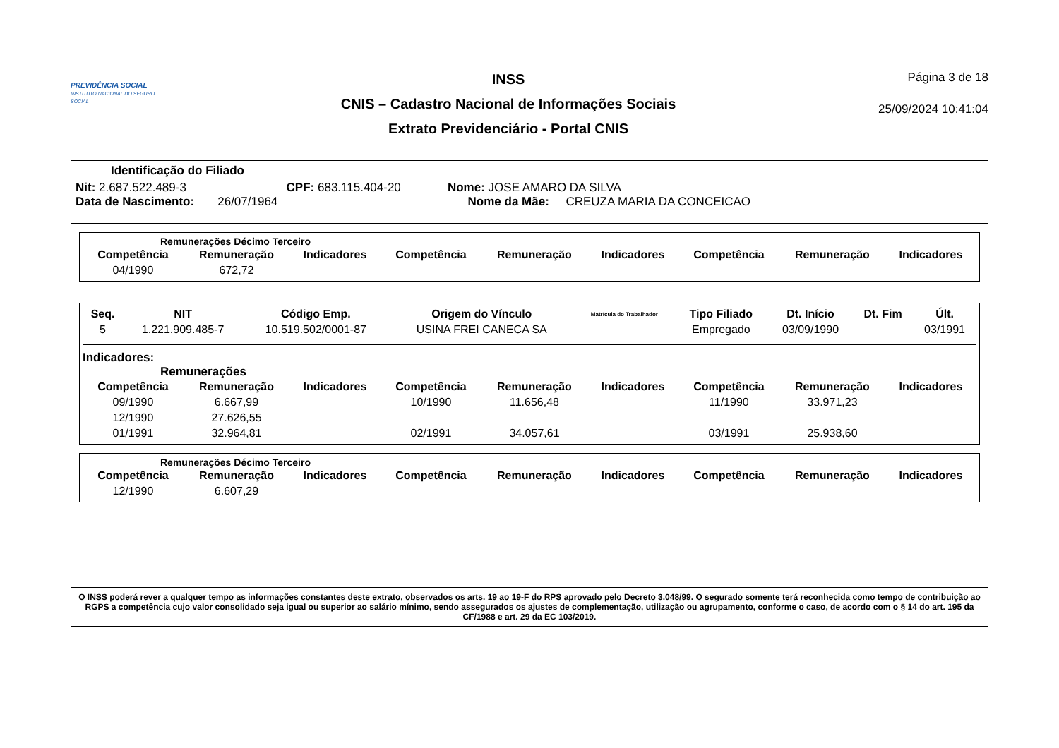PREVIDÊNCIA SOCIAL
INSTITUTO NACIONAL DO SEGURO SOCIAL
INSS
CNIS – Cadastro Nacional de Informações Sociais
Extrato Previdenciário - Portal CNIS
Página 3 de 18
25/09/2024 10:41:04
Identificação do Filiado
Nit: 2.687.522.489-3 CPF: 683.115.404-20 Nome: JOSE AMARO DA SILVA
Data de Nascimento: 26/07/1964 Nome da Mãe: CREUZA MARIA DA CONCEICAO
Remunerações Décimo Terceiro
| Competência | Remuneração | Indicadores | Competência | Remuneração | Indicadores | Competência | Remuneração | Indicadores |
| --- | --- | --- | --- | --- | --- | --- | --- | --- |
| 04/1990 | 672,72 | | | | | | | |
| Seq. | NIT | Código Emp. | Origem do Vínculo | Matrícula do Trabalhador | Tipo Filiado | Dt. Início | Dt. Fim | Últ. |
| --- | --- | --- | --- | --- | --- | --- | --- | --- |
| 5 | 1.221.909.485-7 | 10.519.502/0001-87 | USINA FREI CANECA SA | | Empregado | 03/09/1990 | | 03/1991 |
Indicadores:
Remunerações
| Competência | Remuneração | Indicadores | Competência | Remuneração | Indicadores | Competência | Remuneração | Indicadores |
| --- | --- | --- | --- | --- | --- | --- | --- | --- |
| 09/1990 | 6.667,99 | | 10/1990 | 11.656,48 | | 11/1990 | 33.971,23 | |
| 12/1990 | 27.626,55 | | | | | | | |
| 01/1991 | 32.964,81 | | 02/1991 | 34.057,61 | | 03/1991 | 25.938,60 | |
Remunerações Décimo Terceiro
| Competência | Remuneração | Indicadores | Competência | Remuneração | Indicadores | Competência | Remuneração | Indicadores |
| --- | --- | --- | --- | --- | --- | --- | --- | --- |
| 12/1990 | 6.607,29 | | | | | | | |
O INSS poderá rever a qualquer tempo as informações constantes deste extrato, observados os arts. 19 ao 19-F do RPS aprovado pelo Decreto 3.048/99. O segurado somente terá reconhecida como tempo de contribuição ao RGPS a competência cujo valor consolidado seja igual ou superior ao salário mínimo, sendo assegurados os ajustes de complementação, utilização ou agrupamento, conforme o caso, de acordo com o § 14 do art. 195 da CF/1988 e art. 29 da EC 103/2019.